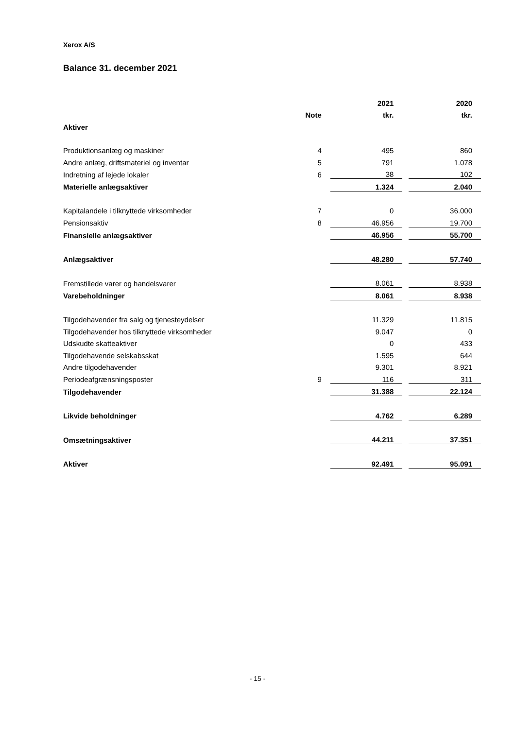Xerox A/S
Balance 31. december 2021
| | | 2021 | | 2020 |
| --- | --- | --- | --- | --- |
| | Note | tkr. | | tkr. |
| Aktiver | | | | |
| Produktionsanlæg og maskiner | 4 | 495 | | 860 |
| Andre anlæg, driftsmateriel og inventar | 5 | 791 | | 1.078 |
| Indretning af lejede lokaler | 6 | 38 | | 102 |
| Materielle anlægsaktiver | | 1.324 | | 2.040 |
| Kapitalandele i tilknyttede virksomheder | 7 | 0 | | 36.000 |
| Pensionsaktiv | 8 | 46.956 | | 19.700 |
| Finansielle anlægsaktiver | | 46.956 | | 55.700 |
| Anlægsaktiver | | 48.280 | | 57.740 |
| Fremstillede varer og handelsvarer | | 8.061 | | 8.938 |
| Varebeholdninger | | 8.061 | | 8.938 |
| Tilgodehavender fra salg og tjenesteydelser | | 11.329 | | 11.815 |
| Tilgodehavender hos tilknyttede virksomheder | | 9.047 | | 0 |
| Udskudte skatteaktiver | | 0 | | 433 |
| Tilgodehavende selskabsskat | | 1.595 | | 644 |
| Andre tilgodehavender | | 9.301 | | 8.921 |
| Periodeafgrænsningsposter | 9 | 116 | | 311 |
| Tilgodehavender | | 31.388 | | 22.124 |
| Likvide beholdninger | | 4.762 | | 6.289 |
| Omsætningsaktiver | | 44.211 | | 37.351 |
| Aktiver | | 92.491 | | 95.091 |
- 15 -